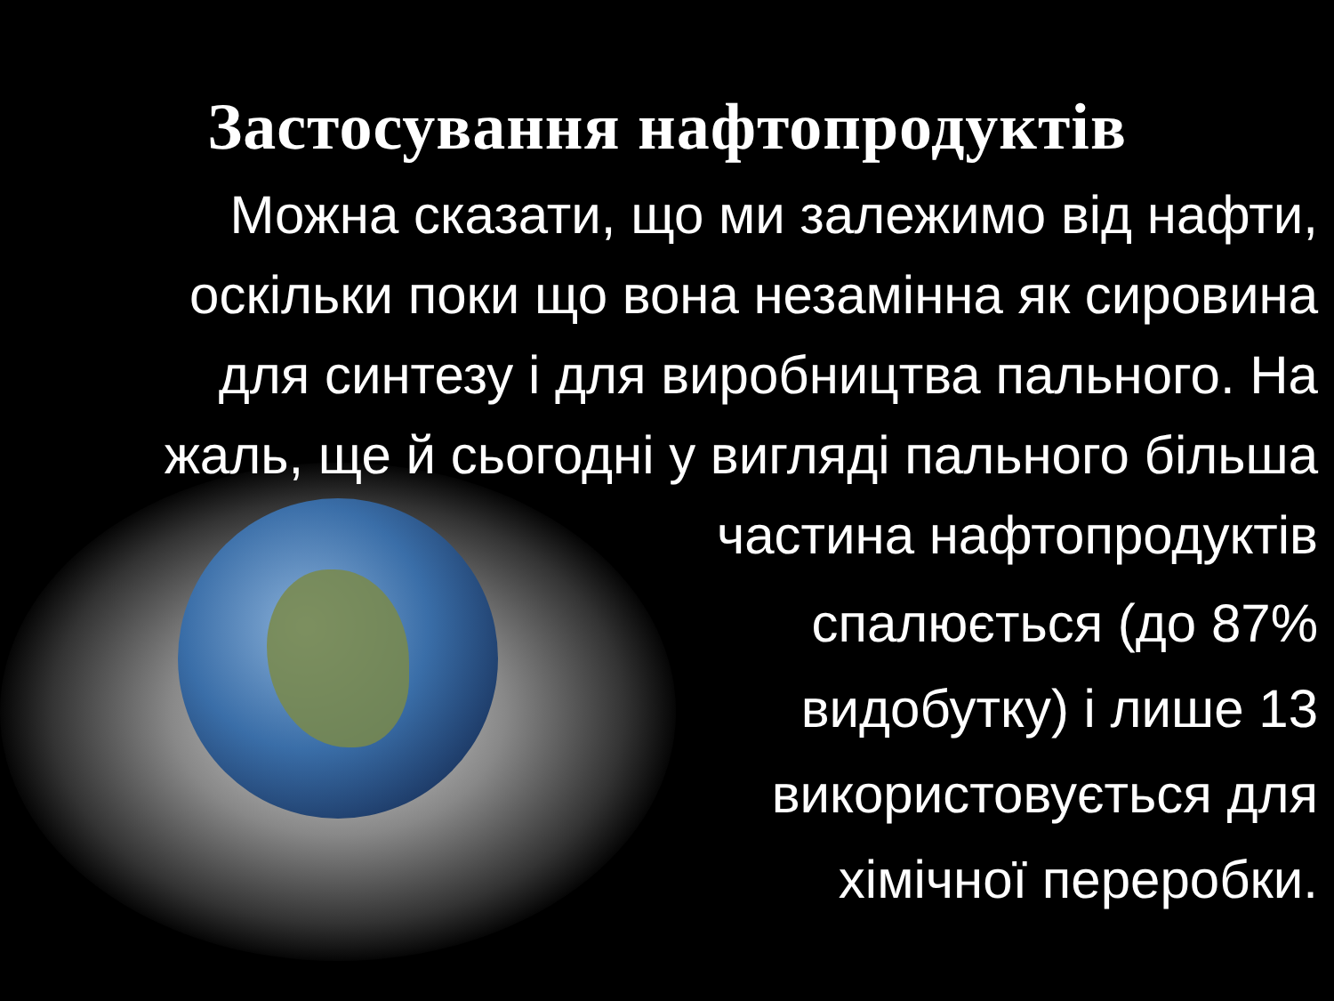Застосування нафтопродуктів
Можна сказати, що ми залежимо від нафти,
оскільки поки що вона незамінна як сировина
для синтезу і для виробництва пального. На
жаль, ще й сьогодні у вигляді пального більша
частина нафтопродуктів
спалюється (до 87%
видобутку) і лише 13
використовується для
хімічної переробки.